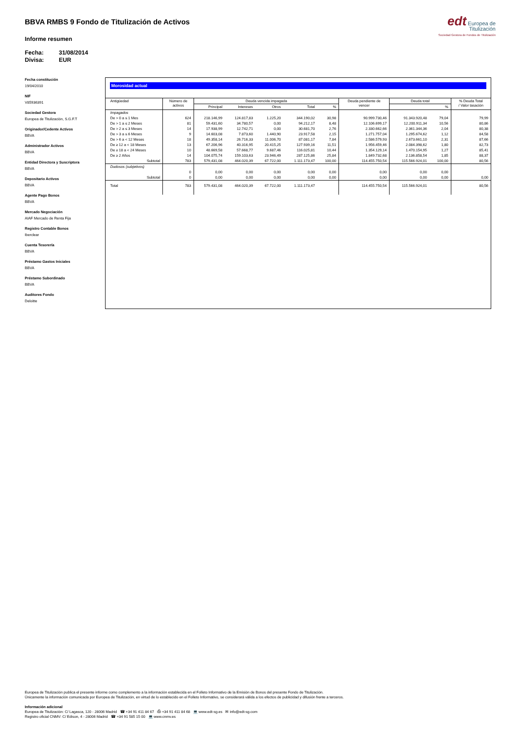edt Europea de
Titulización
Sociedad Gestora de Fondos de Titulización
BBVA RMBS 9 Fondo de Titulización de Activos
Informe resumen
Fecha: 31/08/2014
Divisa: EUR
Fecha constitución
19/04/2010
NIF
V85936391
Sociedad Gestora
Europea de Titulización, S.G.F.T
Originador/Cedente Activos
BBVA
Administrador Activos
BBVA
Entidad Directora y Suscriptora
BBVA
Depositario Activos
BBVA
Agente Pago Bonos
BBVA
Mercado Negociación
AIAF Mercado de Renta Fija
Registro Contable Bonos
Iberclear
Cuenta Tesorería
BBVA
Préstamo Gastos Iniciales
BBVA
Préstamo Subordinado
BBVA
Auditores Fondo
Deloitte
Morosidad actual
| Antigüedad | Número de activos | Deuda vencida impagada | | | | | Deuda pendiente de vencer | Deuda total | | % Deuda Total / Valor tasación |
| --- | --- | --- | --- | --- | --- | --- | --- | --- | --- | --- |
| | | Principal | Intereses | Otros | Total | % | | | % | |
| Impagados | | | | | | | | | | |
| De > 0 a ≤ 1 Mes | 624 | 218.146,99 | 124.817,83 | 1.225,20 | 344.190,02 | 30,98 | 90.999.730,46 | 91.343.920,48 | 79,04 | 79,99 |
| De > 1 a ≤ 2 Meses | 81 | 59.431,60 | 34.780,57 | 0,00 | 94.212,17 | 8,48 | 12.106.699,17 | 12.200.911,34 | 10,56 | 80,86 |
| De > 2 a ≤ 3 Meses | 14 | 17.938,99 | 12.742,71 | 0,00 | 30.681,70 | 2,76 | 2.330.662,66 | 2.361.344,36 | 2,04 | 80,38 |
| De > 3 a ≤ 6 Meses | 9 | 14.603,08 | 7.873,60 | 1.440,90 | 23.917,58 | 2,15 | 1.271.757,04 | 1.295.674,62 | 1,12 | 84,58 |
| De > 6 a < 12 Meses | 18 | 49.358,14 | 26.716,33 | 11.006,70 | 87.081,17 | 7,84 | 2.586.579,93 | 2.673.661,10 | 2,31 | 87,66 |
| De ≥ 12 a < 18 Meses | 13 | 67.206,96 | 40.316,95 | 20.415,25 | 127.939,16 | 11,51 | 1.956.459,46 | 2.084.398,62 | 1,80 | 82,73 |
| De ≥ 18 a < 24 Meses | 10 | 48.669,58 | 57.668,77 | 9.687,46 | 116.025,81 | 10,44 | 1.354.129,14 | 1.470.154,95 | 1,27 | 85,41 |
| De ≥ 2 Años | 14 | 104.075,74 | 159.103,63 | 23.946,49 | 287.125,86 | 25,84 | 1.849.732,68 | 2.136.858,54 | 1,85 | 88,37 |
| Subtotal | 783 | 579,431,08 | 464.020,39 | 67.722,00 | 1.111.173,47 | 100,00 | 114.455.750,54 | 115.566.924,01 | 100,00 | 80,56 |
| Dudosos (subjetivos) | | | | | | | | | | |
| | 0 | 0,00 | 0,00 | 0,00 | 0,00 | 0,00 | 0,00 | 0,00 | 0,00 | |
| Subtotal | 0 | 0,00 | 0,00 | 0,00 | 0,00 | 0,00 | 0,00 | 0,00 | 0,00 | 0,00 |
| Total | 783 | 579.431,08 | 464.020,39 | 67.722,00 | 1.111.173,47 | | 114.455.750,54 | 115.566.924,01 | | 80,56 |
Europea de Titulización publica el presente informe como complemento a la información establecida en el Folleto Informativo de la Emisión de Bonos del presente Fondo de Titulización.
Únicamente la información comunicada por Europea de Titulización, en virtud de lo establecido en el Folleto Informativo, se considerará válida a los efectos de publicidad y difusión frente a terceros.
Información adicional
Europea de Titulización: C/ Lagasca, 120 - 28006 Madrid ☎ +34 91 411 84 67 ⎙ +34 91 411 84 68 💻 www.edt-sg.es ✉ info@edt-sg.com
Registro oficial CNMV: C/ Edison, 4 - 28006 Madrid ☎ +34 91 585 15 00 💻 www.cnmv.es